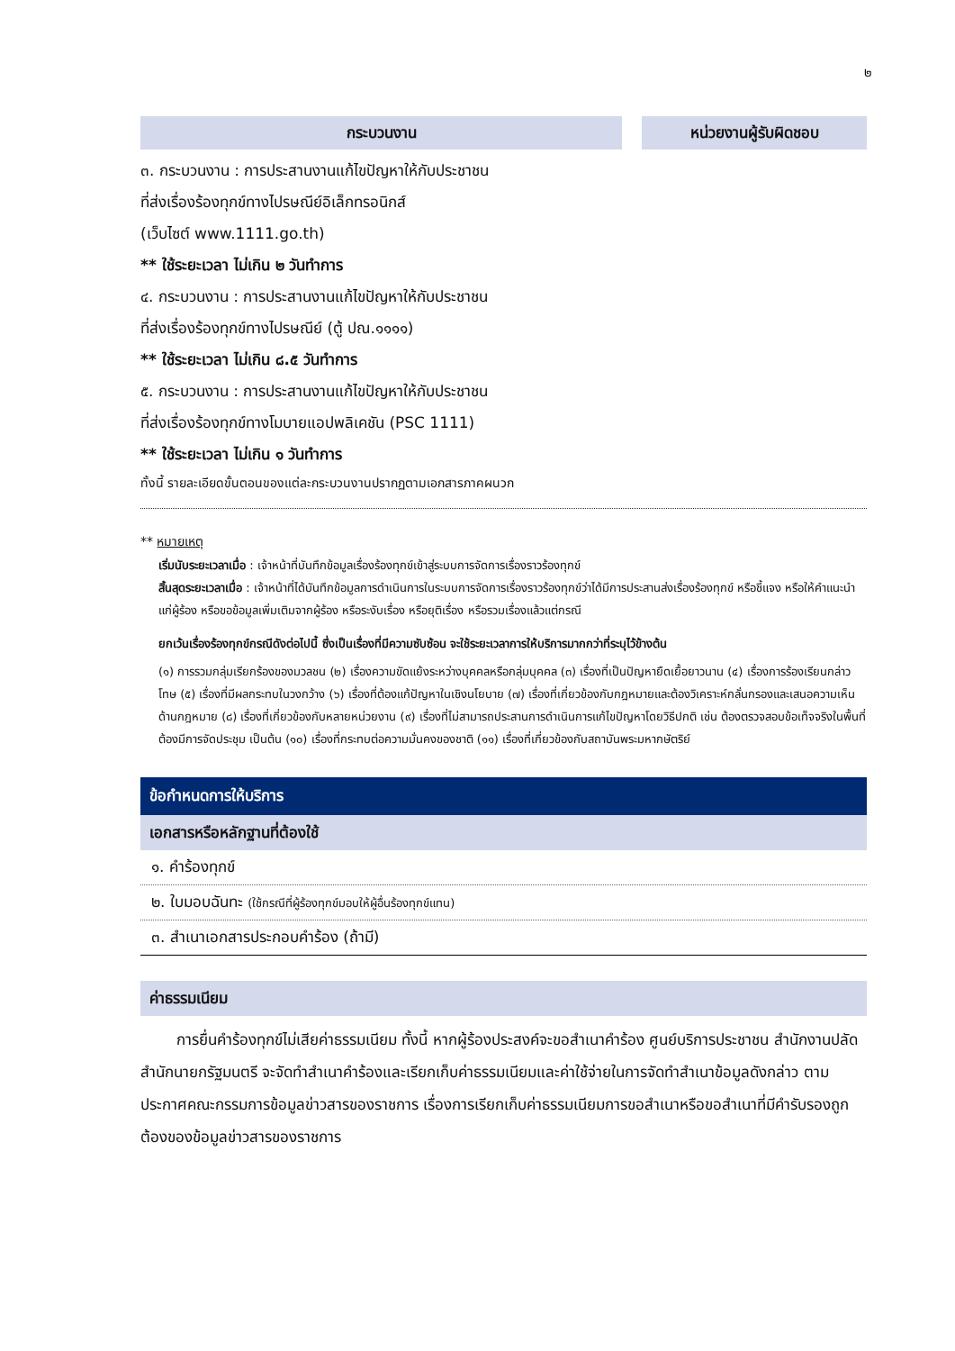๒
กระบวนงาน หน่วยงานผู้รับผิดชอบ
๓. กระบวนงาน : การประสานงานแก้ไขปัญหาให้กับประชาชน
ที่ส่งเรื่องร้องทุกข์ทางไปรษณีย์อิเล็กทรอนิกส์
(เว็บไซต์ www.1111.go.th)
** ใช้ระยะเวลา ไม่เกิน ๒ วันทำการ
๔. กระบวนงาน : การประสานงานแก้ไขปัญหาให้กับประชาชน
ที่ส่งเรื่องร้องทุกข์ทางไปรษณีย์ (ตู้ ปณ.๑๑๑๑)
** ใช้ระยะเวลา ไม่เกิน ๘.๕ วันทำการ
๕. กระบวนงาน : การประสานงานแก้ไขปัญหาให้กับประชาชน
ที่ส่งเรื่องร้องทุกข์ทางโมบายแอปพลิเคชัน (PSC 1111)
** ใช้ระยะเวลา ไม่เกิน ๑ วันทำการ
ทั้งนี้ รายละเอียดขั้นตอนของแต่ละกระบวนงานปรากฏตามเอกสารภาคผนวก
** หมายเหตุ
เริ่มนับระยะเวลาเมื่อ : เจ้าหน้าที่บันทึกข้อมูลเรื่องร้องทุกข์เข้าสู่ระบบการจัดการเรื่องราวร้องทุกข์
สิ้นสุดระยะเวลาเมื่อ : เจ้าหน้าที่ได้บันทึกข้อมูลการดำเนินการในระบบการจัดการเรื่องราวร้องทุกข์ว่าได้มีการประสานส่งเรื่องร้องทุกข์ หรือชี้แจง หรือให้คำแนะนำแก่ผู้ร้อง หรือขอข้อมูลเพิ่มเติมจากผู้ร้อง หรือระงับเรื่อง หรือยุติเรื่อง หรือรวมเรื่องแล้วแต่กรณี
ยกเว้นเรื่องร้องทุกข์กรณีดังต่อไปนี้ ซึ่งเป็นเรื่องที่มีความซับซ้อน จะใช้ระยะเวลาการให้บริการมากกว่าที่ระบุไว้ข้างต้น
(๑) การรวมกลุ่มเรียกร้องของมวลชน (๒) เรื่องความขัดแย้งระหว่างบุคคลหรือกลุ่มบุคคล (๓) เรื่องที่เป็นปัญหายืดเยื้อยาวนาน (๔) เรื่องการร้องเรียนกล่าวโทษ (๕) เรื่องที่มีผลกระทบในวงกว้าง (๖) เรื่องที่ต้องแก้ปัญหาในเชิงนโยบาย (๗) เรื่องที่เกี่ยวข้องกับกฎหมายและต้องวิเคราะห์กลั่นกรองและเสนอความเห็นด้านกฎหมาย (๘) เรื่องที่เกี่ยวข้องกับหลายหน่วยงาน (๙) เรื่องที่ไม่สามารถประสานการดำเนินการแก้ไขปัญหาโดยวิธีปกติ เช่น ต้องตรวจสอบข้อเท็จจริงในพื้นที่ ต้องมีการจัดประชุม เป็นต้น (๑๐) เรื่องที่กระทบต่อความมั่นคงของชาติ (๑๑) เรื่องที่เกี่ยวข้องกับสถาบันพระมหากษัตริย์
| ข้อกำหนดการให้บริการ |
| --- |
| เอกสารหรือหลักฐานที่ต้องใช้ |
| ๑. คำร้องทุกข์ |
| ๒. ใบมอบฉันทะ (ใช้กรณีที่ผู้ร้องทุกข์มอบให้ผู้อื่นร้องทุกข์แทน) |
| ๓. สำเนาเอกสารประกอบคำร้อง (ถ้ามี) |
| ค่าธรรมเนียม |
| --- |
การยื่นคำร้องทุกข์ไม่เสียค่าธรรมเนียม ทั้งนี้ หากผู้ร้องประสงค์จะขอสำเนาคำร้อง ศูนย์บริการประชาชน สำนักงานปลัดสำนักนายกรัฐมนตรี จะจัดทำสำเนาคำร้องและเรียกเก็บค่าธรรมเนียมและค่าใช้จ่ายในการจัดทำสำเนาข้อมูลดังกล่าว ตามประกาศคณะกรรมการข้อมูลข่าวสารของราชการ เรื่องการเรียกเก็บค่าธรรมเนียมการขอสำเนาหรือขอสำเนาที่มีคำรับรองถูกต้องของข้อมูลข่าวสารของราชการ